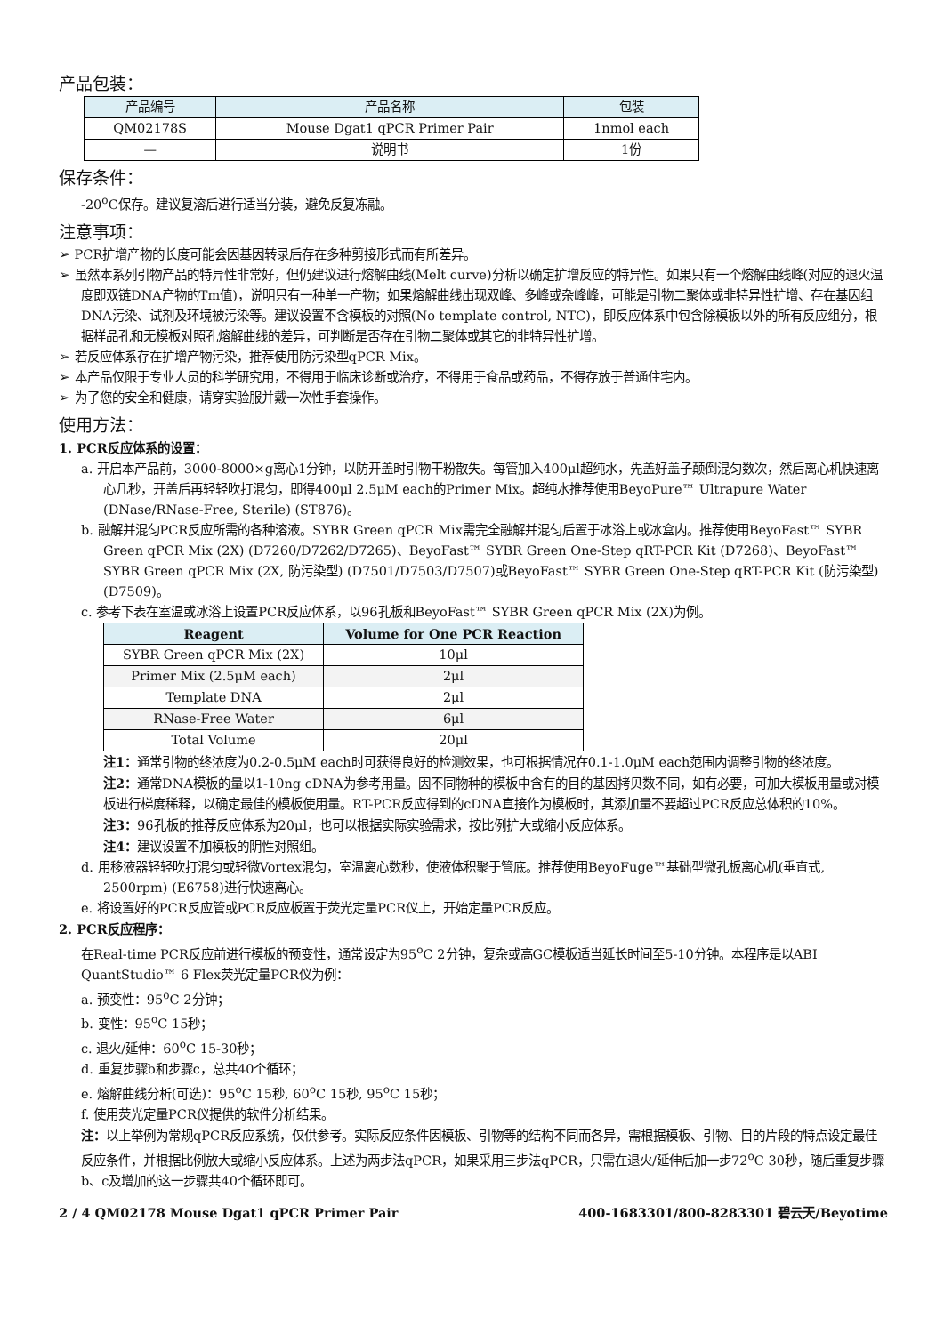产品包装：
| 产品编号 | 产品名称 | 包装 |
| --- | --- | --- |
| QM02178S | Mouse Dgat1 qPCR Primer Pair | 1nmol each |
| — | 说明书 | 1份 |
保存条件：
-20<sup>o</sup>C保存。建议复溶后进行适当分装，避免反复冻融。
注意事项：
➢ PCR扩增产物的长度可能会因基因转录后存在多种剪接形式而有所差异。
➢ 虽然本系列引物产品的特异性非常好，但仍建议进行熔解曲线(Melt curve)分析以确定扩增反应的特异性。如果只有一个熔解曲线峰(对应的退火温度即双链DNA产物的Tm值)，说明只有一种单一产物；如果熔解曲线出现双峰、多峰或杂峰峰，可能是引物二聚体或非特异性扩增、存在基因组DNA污染、试剂及环境被污染等。建议设置不含模板的对照(No template control, NTC)，即反应体系中包含除模板以外的所有反应组分，根据样品孔和无模板对照孔熔解曲线的差异，可判断是否存在引物二聚体或其它的非特异性扩增。
➢ 若反应体系存在扩增产物污染，推荐使用防污染型qPCR Mix。
➢ 本产品仅限于专业人员的科学研究用，不得用于临床诊断或治疗，不得用于食品或药品，不得存放于普通住宅内。
➢ 为了您的安全和健康，请穿实验服并戴一次性手套操作。
使用方法：
1. PCR反应体系的设置：
a. 开启本产品前，3000-8000×g离心1分钟，以防开盖时引物干粉散失。每管加入400μl超纯水，先盖好盖子颠倒混匀数次，然后离心机快速离心几秒，开盖后再轻轻吹打混匀，即得400μl 2.5μM each的Primer Mix。超纯水推荐使用BeyoPure™ Ultrapure Water (DNase/RNase-Free, Sterile) (ST876)。
b. 融解并混匀PCR反应所需的各种溶液。SYBR Green qPCR Mix需完全融解并混匀后置于冰浴上或冰盒内。推荐使用BeyoFast™ SYBR Green qPCR Mix (2X) (D7260/D7262/D7265)、BeyoFast™ SYBR Green One-Step qRT-PCR Kit (D7268)、BeyoFast™ SYBR Green qPCR Mix (2X, 防污染型) (D7501/D7503/D7507)或BeyoFast™ SYBR Green One-Step qRT-PCR Kit (防污染型) (D7509)。
c. 参考下表在室温或冰浴上设置PCR反应体系，以96孔板和BeyoFast™ SYBR Green qPCR Mix (2X)为例。
| Reagent | Volume for One PCR Reaction |
| --- | --- |
| SYBR Green qPCR Mix (2X) | 10μl |
| Primer Mix (2.5μM each) | 2μl |
| Template DNA | 2μl |
| RNase-Free Water | 6μl |
| Total Volume | 20μl |
注1：通常引物的终浓度为0.2-0.5μM each时可获得良好的检测效果，也可根据情况在0.1-1.0μM each范围内调整引物的终浓度。
注2：通常DNA模板的量以1-10ng cDNA为参考用量。因不同物种的模板中含有的目的基因拷贝数不同，如有必要，可加大模板用量或对模板进行梯度稀释，以确定最佳的模板使用量。RT-PCR反应得到的cDNA直接作为模板时，其添加量不要超过PCR反应总体积的10%。
注3：96孔板的推荐反应体系为20μl，也可以根据实际实验需求，按比例扩大或缩小反应体系。
注4：建议设置不加模板的阴性对照组。
d. 用移液器轻轻吹打混匀或轻微Vortex混匀，室温离心数秒，使液体积聚于管底。推荐使用BeyoFuge™基础型微孔板离心机(垂直式, 2500rpm) (E6758)进行快速离心。
e. 将设置好的PCR反应管或PCR反应板置于荧光定量PCR仪上，开始定量PCR反应。
2. PCR反应程序：
在Real-time PCR反应前进行模板的预变性，通常设定为95<sup>o</sup>C 2分钟，复杂或高GC模板适当延长时间至5-10分钟。本程序是以ABI QuantStudio™ 6 Flex荧光定量PCR仪为例：
a. 预变性：95<sup>o</sup>C 2分钟；
b. 变性：95<sup>o</sup>C 15秒；
c. 退火/延伸：60<sup>o</sup>C 15-30秒；
d. 重复步骤b和步骤c，总共40个循环；
e. 熔解曲线分析(可选)：95<sup>o</sup>C 15秒, 60<sup>o</sup>C 15秒, 95<sup>o</sup>C 15秒；
f. 使用荧光定量PCR仪提供的软件分析结果。
注：以上举例为常规qPCR反应系统，仅供参考。实际反应条件因模板、引物等的结构不同而各异，需根据模板、引物、目的片段的特点设定最佳反应条件，并根据比例放大或缩小反应体系。上述为两步法qPCR，如果采用三步法qPCR，只需在退火/延伸后加一步72<sup>o</sup>C 30秒，随后重复步骤b、c及增加的这一步骤共40个循环即可。
2 / 4 QM02178 Mouse Dgat1 qPCR Primer Pair 400-1683301/800-8283301 碧云天/Beyotime